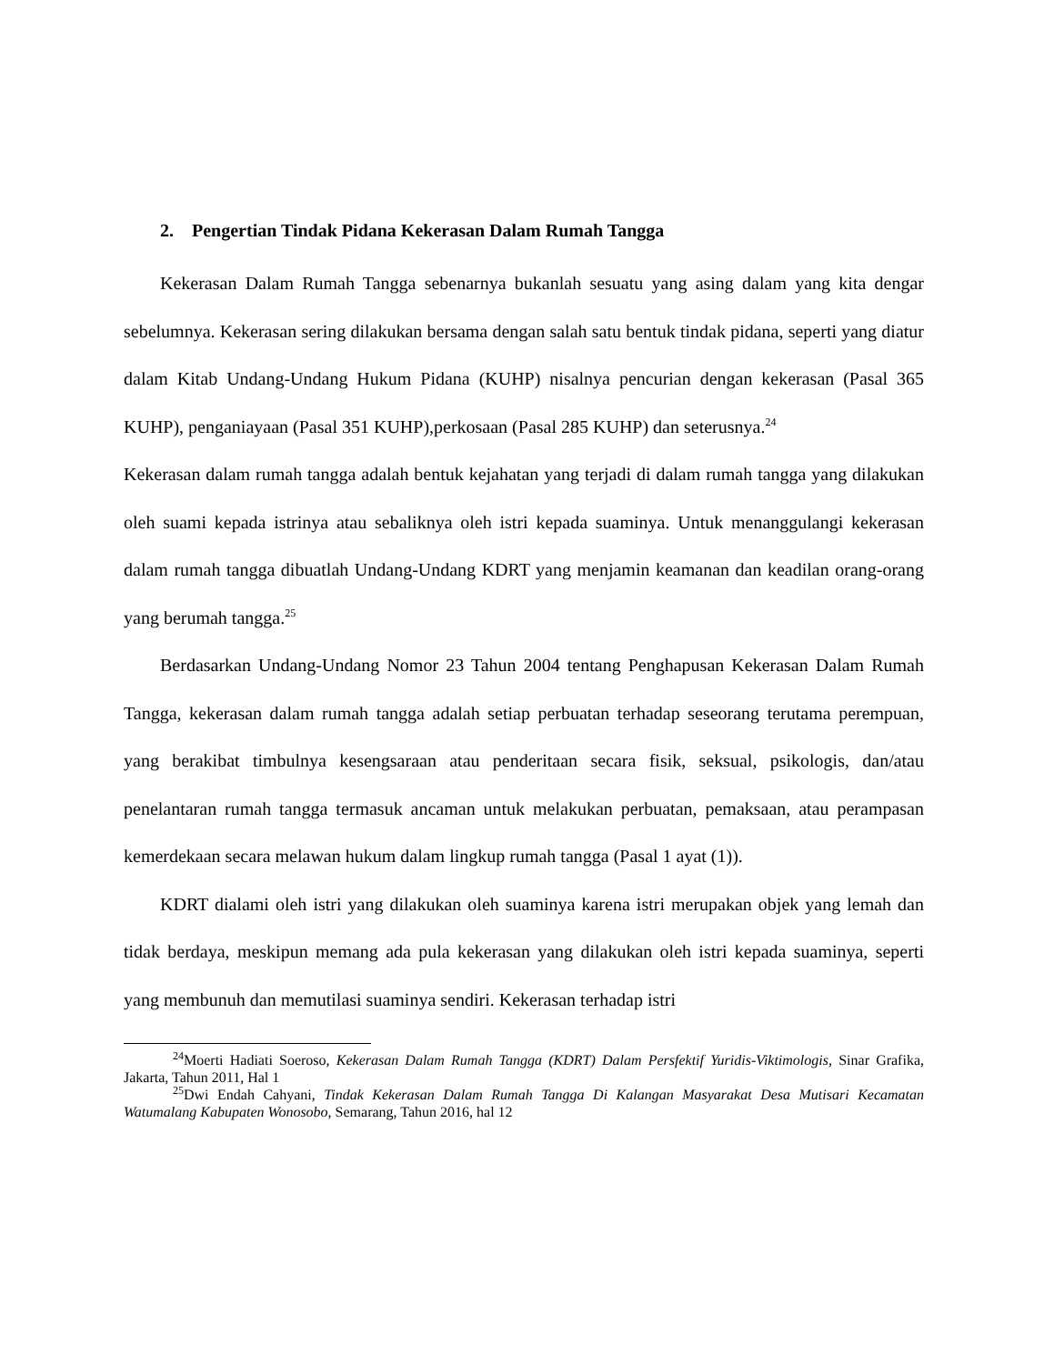2. Pengertian Tindak Pidana Kekerasan Dalam Rumah Tangga
Kekerasan Dalam Rumah Tangga sebenarnya bukanlah sesuatu yang asing dalam yang kita dengar sebelumnya. Kekerasan sering dilakukan bersama dengan salah satu bentuk tindak pidana, seperti yang diatur dalam Kitab Undang-Undang Hukum Pidana (KUHP) nisalnya pencurian dengan kekerasan (Pasal 365 KUHP), penganiayaan (Pasal 351 KUHP),perkosaan (Pasal 285 KUHP) dan seterusnya.<sup>24</sup>
Kekerasan dalam rumah tangga adalah bentuk kejahatan yang terjadi di dalam rumah tangga yang dilakukan oleh suami kepada istrinya atau sebaliknya oleh istri kepada suaminya. Untuk menanggulangi kekerasan dalam rumah tangga dibuatlah Undang-Undang KDRT yang menjamin keamanan dan keadilan orang-orang yang berumah tangga.<sup>25</sup>
Berdasarkan Undang-Undang Nomor 23 Tahun 2004 tentang Penghapusan Kekerasan Dalam Rumah Tangga, kekerasan dalam rumah tangga adalah setiap perbuatan terhadap seseorang terutama perempuan, yang berakibat timbulnya kesengsaraan atau penderitaan secara fisik, seksual, psikologis, dan/atau penelantaran rumah tangga termasuk ancaman untuk melakukan perbuatan, pemaksaan, atau perampasan kemerdekaan secara melawan hukum dalam lingkup rumah tangga (Pasal 1 ayat (1)).
KDRT dialami oleh istri yang dilakukan oleh suaminya karena istri merupakan objek yang lemah dan tidak berdaya, meskipun memang ada pula kekerasan yang dilakukan oleh istri kepada suaminya, seperti yang membunuh dan memutilasi suaminya sendiri. Kekerasan terhadap istri
<sup>24</sup> Moerti Hadiati Soeroso, Kekerasan Dalam Rumah Tangga (KDRT) Dalam Persfektif Yuridis-Viktimologis, Sinar Grafika, Jakarta, Tahun 2011, Hal 1
<sup>25</sup> Dwi Endah Cahyani, Tindak Kekerasan Dalam Rumah Tangga Di Kalangan Masyarakat Desa Mutisari Kecamatan Watumalang Kabupaten Wonosobo, Semarang, Tahun 2016, hal 12